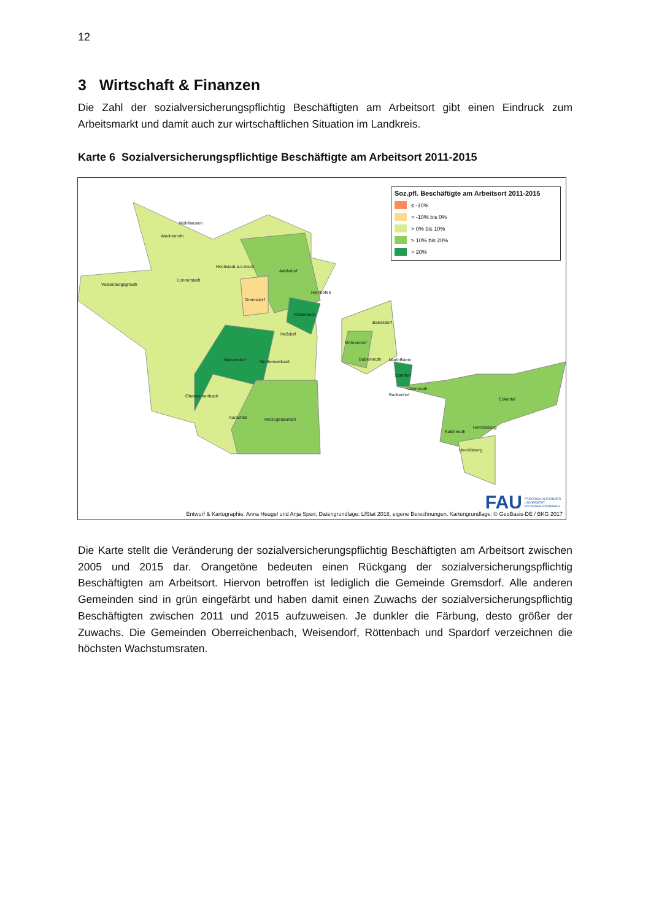12
3 Wirtschaft & Finanzen
Die Zahl der sozialversicherungspflichtig Beschäftigten am Arbeitsort gibt einen Eindruck zum Arbeitsmarkt und damit auch zur wirtschaftlichen Situation im Landkreis.
Karte 6 Sozialversicherungspflichtige Beschäftigte am Arbeitsort 2011-2015
Mühlhausen
Wachenroth
Höchstadt a.d.Aisch
Adelsdorf
Lonnerstadt
Vestenbergsgreuth
Hemhofen
Gremsdorf
Röttenbach
Baiersdorf
Heßdorf
Möhrendorf
Weisendorf Großenseebach Bubenreuth Marloffstein
Spardorf
Uttenreuth
Buckenhof Oberreichenbach
Eckental
Aurachtal Herzogenaurach
Heroldsberg
Kalchreuth
Heroldsberg
Soz.pfl. Beschäftigte am Arbeitsort 2011-2015
≤ -10%
> -10% bis 0%
> 0% bis 10%
> 10% bis 20%
> 20%
FAU FRIEDRICH-ALEXANDER
UNIVERSITÄT
ERLANGEN-NÜRNBERG
Entwurf & Kartographie: Anna Heugel und Anja Sperr, Datengrundlage: LfStat 2018, eigene Berechnungen, Kartengrundlage: © GeoBasis-DE / BKG 2017
Die Karte stellt die Veränderung der sozialversicherungspflichtig Beschäftigten am Arbeitsort zwischen 2005 und 2015 dar. Orangetöne bedeuten einen Rückgang der sozialversiche­rungspflichtig Beschäftigten am Arbeitsort. Hiervon betroffen ist lediglich die Gemeinde Gremsdorf. Alle anderen Gemeinden sind in grün eingefärbt und haben damit einen Zu­wachs der sozialversicherungspflichtig Beschäftigten zwischen 2011 und 2015 aufzuweisen. Je dunkler die Färbung, desto größer der Zuwachs. Die Gemeinden Oberreichenbach, Wei­sendorf, Röttenbach und Spardorf verzeichnen die höchsten Wachstumsraten.